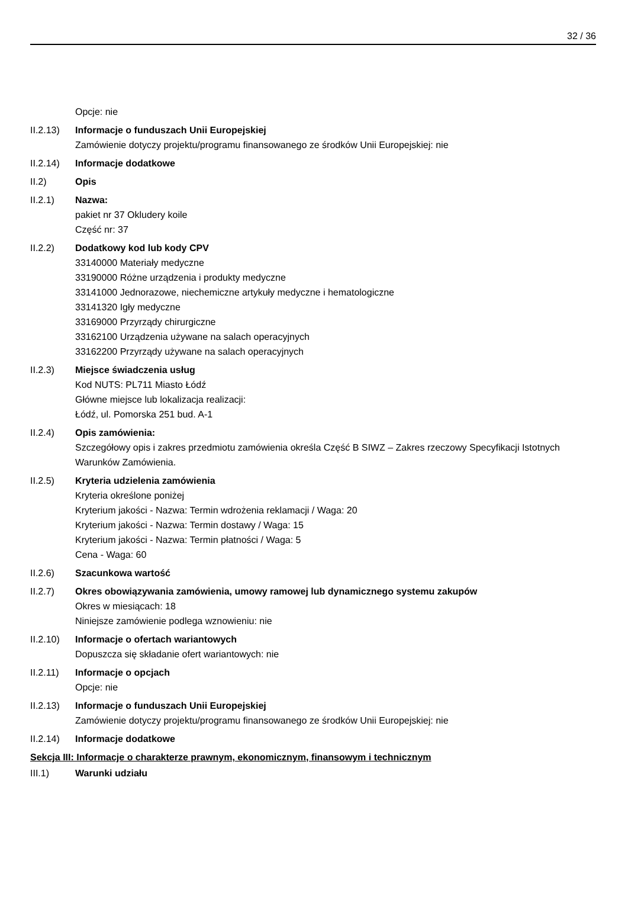32 / 36
Opcje: nie
II.2.13)
Informacje o funduszach Unii Europejskiej
Zamówienie dotyczy projektu/programu finansowanego ze środków Unii Europejskiej: nie
II.2.14)
Informacje dodatkowe
II.2) Opis
II.2.1) Nazwa:
pakiet nr 37 Okludery koile
Część nr: 37
II.2.2) Dodatkowy kod lub kody CPV
33140000 Materiały medyczne
33190000 Różne urządzenia i produkty medyczne
33141000 Jednorazowe, niechemiczne artykuły medyczne i hematologiczne
33141320 Igły medyczne
33169000 Przyrządy chirurgiczne
33162100 Urządzenia używane na salach operacyjnych
33162200 Przyrządy używane na salach operacyjnych
II.2.3) Miejsce świadczenia usług
Kod NUTS: PL711 Miasto Łódź
Główne miejsce lub lokalizacja realizacji:
Łódź, ul. Pomorska 251 bud. A-1
II.2.4) Opis zamówienia:
Szczegółowy opis i zakres przedmiotu zamówienia określa Część B SIWZ – Zakres rzeczowy Specyfikacji Istotnych Warunków Zamówienia.
II.2.5) Kryteria udzielenia zamówienia
Kryteria określone poniżej
Kryterium jakości - Nazwa: Termin wdrożenia reklamacji / Waga: 20
Kryterium jakości - Nazwa: Termin dostawy / Waga: 15
Kryterium jakości - Nazwa: Termin płatności / Waga: 5
Cena - Waga: 60
II.2.6) Szacunkowa wartość
II.2.7) Okres obowiązywania zamówienia, umowy ramowej lub dynamicznego systemu zakupów
Okres w miesiącach: 18
Niniejsze zamówienie podlega wznowieniu: nie
II.2.10)
Informacje o ofertach wariantowych
Dopuszcza się składanie ofert wariantowych: nie
II.2.11)
Informacje o opcjach
Opcje: nie
II.2.13)
Informacje o funduszach Unii Europejskiej
Zamówienie dotyczy projektu/programu finansowanego ze środków Unii Europejskiej: nie
II.2.14)
Informacje dodatkowe
Sekcja III: Informacje o charakterze prawnym, ekonomicznym, finansowym i technicznym
III.1) Warunki udziału